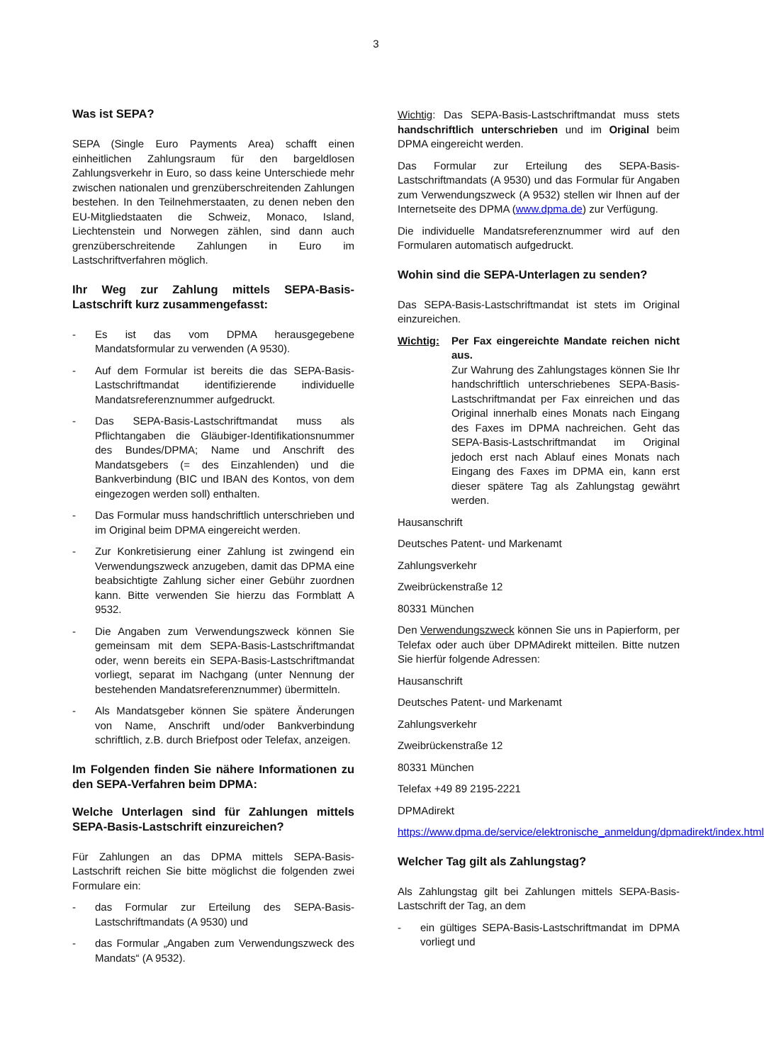3
Was ist SEPA?
SEPA (Single Euro Payments Area) schafft einen einheitlichen Zahlungsraum für den bargeldlosen Zahlungsverkehr in Euro, so dass keine Unterschiede mehr zwischen nationalen und grenzüberschreitenden Zahlungen bestehen. In den Teilnehmerstaaten, zu denen neben den EU-Mitgliedstaaten die Schweiz, Monaco, Island, Liechtenstein und Norwegen zählen, sind dann auch grenzüberschreitende Zahlungen in Euro im Lastschriftverfahren möglich.
Ihr Weg zur Zahlung mittels SEPA-Basis-Lastschrift kurz zusammengefasst:
- Es ist das vom DPMA herausgegebene Mandatsformular zu verwenden (A 9530).
- Auf dem Formular ist bereits die das SEPA-Basis-Lastschriftmandat identifizierende individuelle Mandatsreferenznummer aufgedruckt.
- Das SEPA-Basis-Lastschriftmandat muss als Pflichtangaben die Gläubiger-Identifikationsnummer des Bundes/DPMA; Name und Anschrift des Mandatsgebers (= des Einzahlenden) und die Bankverbindung (BIC und IBAN des Kontos, von dem eingezogen werden soll) enthalten.
- Das Formular muss handschriftlich unterschrieben und im Original beim DPMA eingereicht werden.
- Zur Konkretisierung einer Zahlung ist zwingend ein Verwendungszweck anzugeben, damit das DPMA eine beabsichtigte Zahlung sicher einer Gebühr zuordnen kann. Bitte verwenden Sie hierzu das Formblatt A 9532.
- Die Angaben zum Verwendungszweck können Sie gemeinsam mit dem SEPA-Basis-Lastschriftmandat oder, wenn bereits ein SEPA-Basis-Lastschriftmandat vorliegt, separat im Nachgang (unter Nennung der bestehenden Mandatsreferenznummer) übermitteln.
- Als Mandatsgeber können Sie spätere Änderungen von Name, Anschrift und/oder Bankverbindung schriftlich, z.B. durch Briefpost oder Telefax, anzeigen.
Im Folgenden finden Sie nähere Informationen zu den SEPA-Verfahren beim DPMA:
Welche Unterlagen sind für Zahlungen mittels SEPA-Basis-Lastschrift einzureichen?
Für Zahlungen an das DPMA mittels SEPA-Basis-Lastschrift reichen Sie bitte möglichst die folgenden zwei Formulare ein:
- das Formular zur Erteilung des SEPA-Basis-Lastschriftmandats (A 9530) und
- das Formular „Angaben zum Verwendungszweck des Mandats“ (A 9532).
Wichtig: Das SEPA-Basis-Lastschriftmandat muss stets handschriftlich unterschrieben und im Original beim DPMA eingereicht werden.
Das Formular zur Erteilung des SEPA-Basis-Lastschriftmandats (A 9530) und das Formular für Angaben zum Verwendungszweck (A 9532) stellen wir Ihnen auf der Internetseite des DPMA (www.dpma.de) zur Verfügung.
Die individuelle Mandatsreferenznummer wird auf den Formularen automatisch aufgedruckt.
Wohin sind die SEPA-Unterlagen zu senden?
Das SEPA-Basis-Lastschriftmandat ist stets im Original einzureichen.
Wichtig: Per Fax eingereichte Mandate reichen nicht aus.
Zur Wahrung des Zahlungstages können Sie Ihr handschriftlich unterschriebenes SEPA-Basis-Lastschriftmandat per Fax einreichen und das Original innerhalb eines Monats nach Eingang des Faxes im DPMA nachreichen. Geht das SEPA-Basis-Lastschriftmandat im Original jedoch erst nach Ablauf eines Monats nach Eingang des Faxes im DPMA ein, kann erst dieser spätere Tag als Zahlungstag gewährt werden.
Hausanschrift
Deutsches Patent- und Markenamt
Zahlungsverkehr
Zweibrückenstraße 12
80331 München
Den Verwendungszweck können Sie uns in Papierform, per Telefax oder auch über DPMAdirekt mitteilen. Bitte nutzen Sie hierfür folgende Adressen:
Hausanschrift
Deutsches Patent- und Markenamt
Zahlungsverkehr
Zweibrückenstraße 12
80331 München
Telefax +49 89 2195-2221
DPMAdirekt
https://www.dpma.de/service/elektronische_anmeldung/dpmadirekt/index.html
Welcher Tag gilt als Zahlungstag?
Als Zahlungstag gilt bei Zahlungen mittels SEPA-Basis-Lastschrift der Tag, an dem
- ein gültiges SEPA-Basis-Lastschriftmandat im DPMA vorliegt und